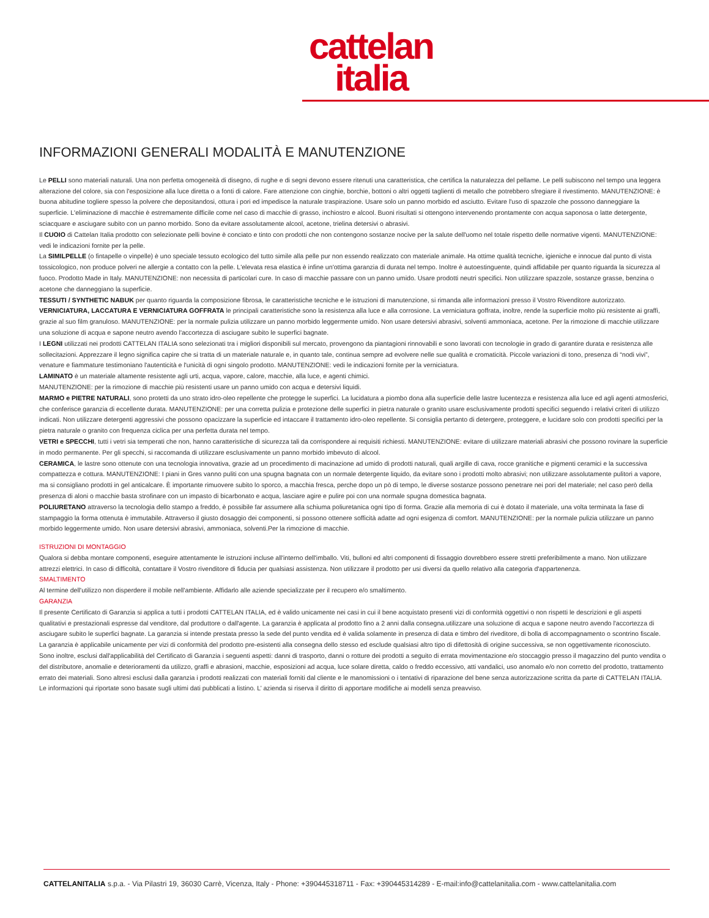cattelan
italia
INFORMAZIONI GENERALI MODALITÀ E MANUTENZIONE
Le PELLI sono materiali naturali. Una non perfetta omogeneità di disegno, di rughe e di segni devono essere ritenuti una caratteristica, che certifica la naturalezza del pellame. Le pelli subiscono nel tempo una leggera alterazione del colore, sia con l'esposizione alla luce diretta o a fonti di calore. Fare attenzione con cinghie, borchie, bottoni o altri oggetti taglienti di metallo che potrebbero sfregiare il rivestimento. MANUTENZIONE: è buona abitudine togliere spesso la polvere che depositandosi, ottura i pori ed impedisce la naturale traspirazione. Usare solo un panno morbido ed asciutto. Evitare l'uso di spazzole che possono danneggiare la superficie. L'eliminazione di macchie è estremamente difficile come nel caso di macchie di grasso, inchiostro e alcool. Buoni risultati si ottengono intervenendo prontamente con acqua saponosa o latte detergente, sciacquare e asciugare subito con un panno morbido. Sono da evitare assolutamente alcool, acetone, trielina detersivi o abrasivi.
Il CUOIO di Cattelan Italia prodotto con selezionate pelli bovine è conciato e tinto con prodotti che non contengono sostanze nocive per la salute dell'uomo nel totale rispetto delle normative vigenti. MANUTENZIONE: vedi le indicazioni fornite per la pelle.
La SIMILPELLE (o fintapelle o vinpelle) è uno speciale tessuto ecologico del tutto simile alla pelle pur non essendo realizzato con materiale animale. Ha ottime qualità tecniche, igieniche e innocue dal punto di vista tossicologico, non produce polveri ne allergie a contatto con la pelle. L'elevata resa elastica è infine un'ottima garanzia di durata nel tempo. Inoltre è autoestinguente, quindi affidabile per quanto riguarda la sicurezza al fuoco. Prodotto Made in Italy. MANUTENZIONE: non necessita di particolari cure. In caso di macchie passare con un panno umido. Usare prodotti neutri specifici. Non utilizzare spazzole, sostanze grasse, benzina o acetone che danneggiano la superficie.
TESSUTI / SYNTHETIC NABUK per quanto riguarda la composizione fibrosa, le caratteristiche tecniche e le istruzioni di manutenzione, si rimanda alle informazioni presso il Vostro Rivenditore autorizzato.
VERNICIATURA, LACCATURA E VERNICIATURA GOFFRATA le principali caratteristiche sono la resistenza alla luce e alla corrosione. La verniciatura goffrata, inoltre, rende la superficie molto più resistente ai graffi, grazie al suo film granuloso. MANUTENZIONE: per la normale pulizia utilizzare un panno morbido leggermente umido. Non usare detersivi abrasivi, solventi ammoniaca, acetone. Per la rimozione di macchie utilizzare una soluzione di acqua e sapone neutro avendo l'accortezza di asciugare subito le superfici bagnate.
I LEGNI utilizzati nei prodotti CATTELAN ITALIA sono selezionati tra i migliori disponibili sul mercato, provengono da piantagioni rinnovabili e sono lavorati con tecnologie in grado di garantire durata e resistenza alle sollecitazioni. Apprezzare il legno significa capire che si tratta di un materiale naturale e, in quanto tale, continua sempre ad evolvere nelle sue qualità e cromaticità. Piccole variazioni di tono, presenza di “nodi vivi”, venature e fiammature testimoniano l'autenticità e l'unicità di ogni singolo prodotto. MANUTENZIONE: vedi le indicazioni fornite per la verniciatura.
LAMINATO è un materiale altamente resistente agli urti, acqua, vapore, calore, macchie, alla luce, e agenti chimici.
MANUTENZIONE: per la rimozione di macchie più resistenti usare un panno umido con acqua e detersivi liquidi.
MARMO e PIETRE NATURALI, sono protetti da uno strato idro-oleo repellente che protegge le superfici. La lucidatura a piombo dona alla superficie delle lastre lucentezza e resistenza alla luce ed agli agenti atmosferici, che conferisce garanzia di eccellente durata. MANUTENZIONE: per una corretta pulizia e protezione delle superfici in pietra naturale o granito usare esclusivamente prodotti specifici seguendo i relativi criteri di utilizzo indicati. Non utilizzare detergenti aggressivi che possono opacizzare la superficie ed intaccare il trattamento idro-oleo repellente. Si consiglia pertanto di detergere, proteggere, e lucidare solo con prodotti specifici per la pietra naturale o granito con frequenza ciclica per una perfetta durata nel tempo.
VETRI e SPECCHI, tutti i vetri sia temperati che non, hanno caratteristiche di sicurezza tali da corrispondere ai requisiti richiesti. MANUTENZIONE: evitare di utilizzare materiali abrasivi che possono rovinare la superficie in modo permanente. Per gli specchi, si raccomanda di utilizzare esclusivamente un panno morbido imbevuto di alcool.
CERAMICA, le lastre sono ottenute con una tecnologia innovativa, grazie ad un procedimento di macinazione ad umido di prodotti naturali, quali argille di cava, rocce granitiche e pigmenti ceramici e la successiva compattezza e cottura. MANUTENZIONE: I piani in Gres vanno puliti con una spugna bagnata con un normale detergente liquido, da evitare sono i prodotti molto abrasivi; non utilizzare assolutamente pulitori a vapore, ma si consigliano prodotti in gel anticalcare. È importante rimuovere subito lo sporco, a macchia fresca, perche dopo un pò di tempo, le diverse sostanze possono penetrare nei pori del materiale; nel caso però della presenza di aloni o macchie basta strofinare con un impasto di bicarbonato e acqua, lasciare agire e pulire poi con una normale spugna domestica bagnata.
POLIURETANO attraverso la tecnologia dello stampo a freddo, è possibile far assumere alla schiuma poliuretanica ogni tipo di forma. Grazie alla memoria di cui è dotato il materiale, una volta terminata la fase di stampaggio la forma ottenuta è immutabile. Attraverso il giusto dosaggio dei componenti, si possono ottenere sofficità adatte ad ogni esigenza di comfort. MANUTENZIONE: per la normale pulizia utilizzare un panno morbido leggermente umido. Non usare detersivi abrasivi, ammoniaca, solventi.Per la rimozione di macchie.
ISTRUZIONI DI MONTAGGIO
Qualora si debba montare componenti, eseguire attentamente le istruzioni incluse all'interno dell'imballo. Viti, bulloni ed altri componenti di fissaggio dovrebbero essere stretti preferibilmente a mano. Non utilizzare attrezzi elettrici. In caso di difficoltà, contattare il Vostro rivenditore di fiducia per qualsiasi assistenza. Non utilizzare il prodotto per usi diversi da quello relativo alla categoria d'appartenenza.
SMALTIMENTO
Al termine dell'utilizzo non disperdere il mobile nell'ambiente. Affidarlo alle aziende specializzate per il recupero e/o smaltimento.
GARANZIA
Il presente Certificato di Garanzia si applica a tutti i prodotti CATTELAN ITALIA, ed è valido unicamente nei casi in cui il bene acquistato presenti vizi di conformità oggettivi o non rispetti le descrizioni e gli aspetti qualitativi e prestazionali espresse dal venditore, dal produttore o dall'agente. La garanzia è applicata al prodotto fino a 2 anni dalla consegna.utilizzare una soluzione di acqua e sapone neutro avendo l'accortezza di asciugare subito le superfici bagnate. La garanzia si intende prestata presso la sede del punto vendita ed è valida solamente in presenza di data e timbro del riveditore, di bolla di accompagnamento o scontrino fiscale.
La garanzia è applicabile unicamente per vizi di conformità del prodotto pre-esistenti alla consegna dello stesso ed esclude qualsiasi altro tipo di difettosità di origine successiva, se non oggettivamente riconosciuto.
Sono inoltre, esclusi dall'applicabilità del Certificato di Garanzia i seguenti aspetti: danni di trasporto, danni o rotture dei prodotti a seguito di errata movimentazione e/o stoccaggio presso il magazzino del punto vendita o del distributore, anomalie e deterioramenti da utilizzo, graffi e abrasioni, macchie, esposizioni ad acqua, luce solare diretta, caldo o freddo eccessivo, atti vandalici, uso anomalo e/o non corretto del prodotto, trattamento errato dei materiali. Sono altresì esclusi dalla garanzia i prodotti realizzati con materiali forniti dal cliente e le manomissioni o i tentativi di riparazione del bene senza autorizzazione scritta da parte di CATTELAN ITALIA. Le informazioni qui riportate sono basate sugli ultimi dati pubblicati a listino. L’ azienda si riserva il diritto di apportare modifiche ai modelli senza preavviso.
CATTELANITALIA s.p.a. - Via Pilastri 19, 36030 Carrè, Vicenza, Italy - Phone: +390445318711 - Fax: +390445314289 - E-mail:info@cattelanitalia.com - www.cattelanitalia.com